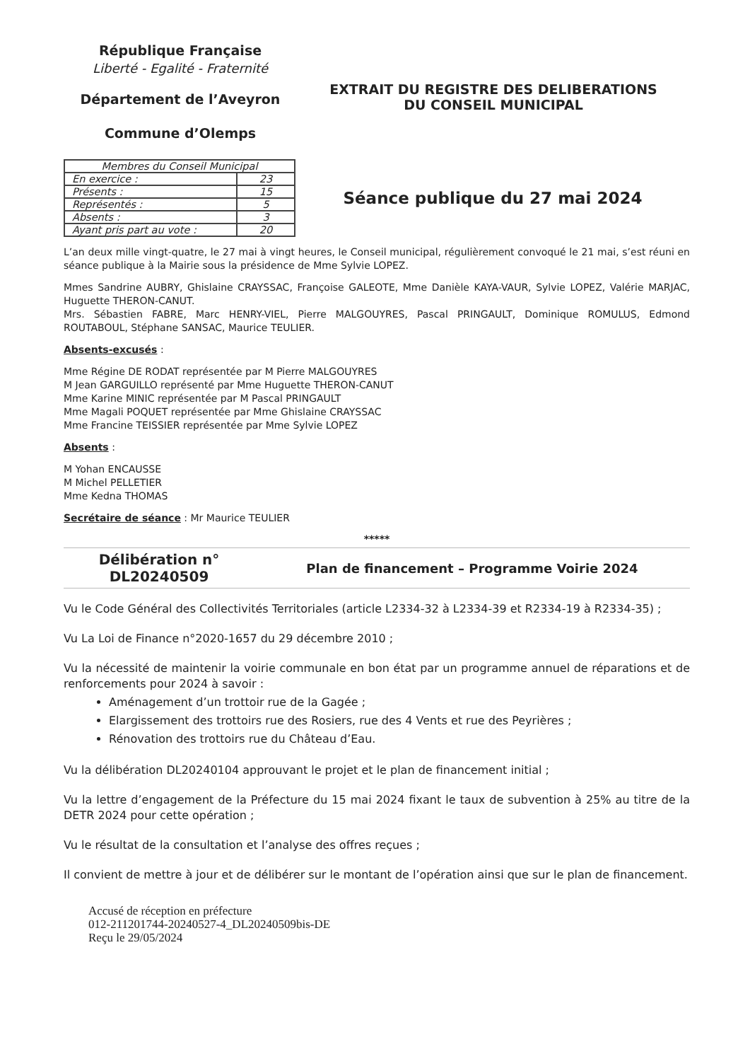République Française
Liberté - Egalité - Fraternité
Département de l’Aveyron
Commune d’Olemps
EXTRAIT DU REGISTRE DES DELIBERATIONS
DU CONSEIL MUNICIPAL
| Membres du Conseil Municipal | |
| --- | --- |
| En exercice : | 23 |
| Présents : | 15 |
| Représentés : | 5 |
| Absents : | 3 |
| Ayant pris part au vote : | 20 |
Séance publique du 27 mai 2024
L’an deux mille vingt-quatre, le 27 mai à vingt heures, le Conseil municipal, régulièrement convoqué le 21 mai, s’est réuni en séance publique à la Mairie sous la présidence de Mme Sylvie LOPEZ.
Mmes Sandrine AUBRY, Ghislaine CRAYSSAC, Françoise GALEOTE, Mme Danièle KAYA-VAUR, Sylvie LOPEZ, Valérie MARJAC, Huguette THERON-CANUT.
Mrs. Sébastien FABRE, Marc HENRY-VIEL, Pierre MALGOUYRES, Pascal PRINGAULT, Dominique ROMULUS, Edmond ROUTABOUL, Stéphane SANSAC, Maurice TEULIER.
Absents-excusés :
Mme Régine DE RODAT représentée par M Pierre MALGOUYRES
M Jean GARGUILLO représenté par Mme Huguette THERON-CANUT
Mme Karine MINIC représentée par M Pascal PRINGAULT
Mme Magali POQUET représentée par Mme Ghislaine CRAYSSAC
Mme Francine TEISSIER représentée par Mme Sylvie LOPEZ
Absents :
M Yohan ENCAUSSE
M Michel PELLETIER
Mme Kedna THOMAS
Secrétaire de séance : Mr Maurice TEULIER
*****
Délibération n°
DL20240509
Plan de financement – Programme Voirie 2024
Vu le Code Général des Collectivités Territoriales (article L2334-32 à L2334-39 et R2334-19 à R2334-35) ;
Vu La Loi de Finance n°2020-1657 du 29 décembre 2010 ;
Vu la nécessité de maintenir la voirie communale en bon état par un programme annuel de réparations et de renforcements pour 2024 à savoir :
Aménagement d’un trottoir rue de la Gagée ;
Elargissement des trottoirs rue des Rosiers, rue des 4 Vents et rue des Peyrières ;
Rénovation des trottoirs rue du Château d’Eau.
Vu la délibération DL20240104 approuvant le projet et le plan de financement initial ;
Vu la lettre d’engagement de la Préfecture du 15 mai 2024 fixant le taux de subvention à 25% au titre de la DETR 2024 pour cette opération ;
Vu le résultat de la consultation et l’analyse des offres reçues ;
Il convient de mettre à jour et de délibérer sur le montant de l’opération ainsi que sur le plan de financement.
Accusé de réception en préfecture
012-211201744-20240527-4_DL20240509bis-DE
Reçu le 29/05/2024